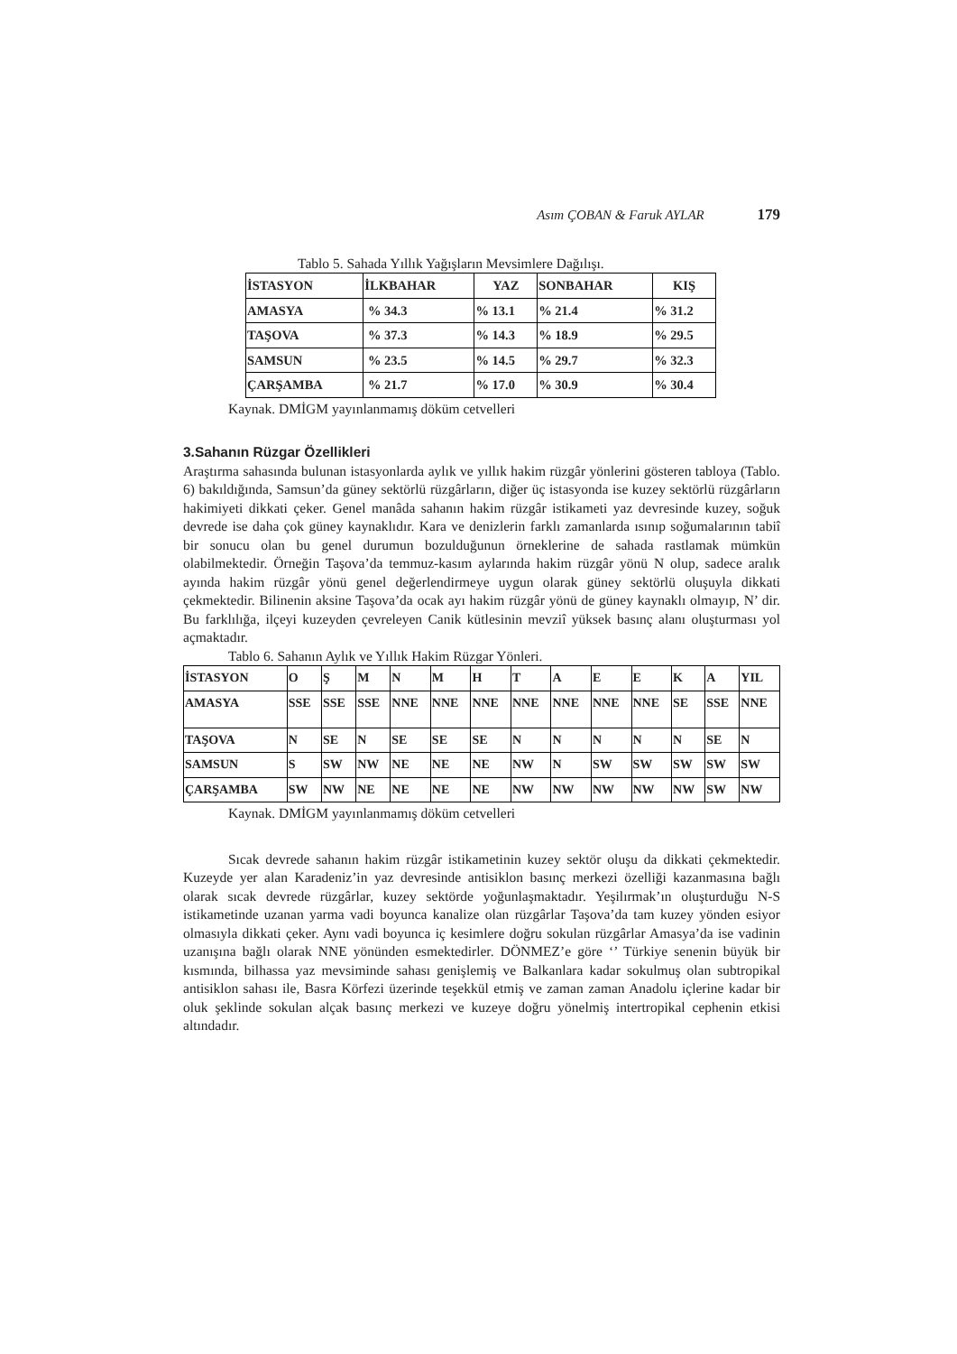Asım ÇOBAN & Faruk AYLAR 179
Tablo 5. Sahada Yıllık Yağışların Mevsimlere Dağılışı.
| İSTASYON | İLKBAHAR | YAZ | SONBAHAR | KIŞ |
| --- | --- | --- | --- | --- |
| AMASYA | % 34.3 | % 13.1 | % 21.4 | % 31.2 |
| TAŞOVA | % 37.3 | % 14.3 | % 18.9 | % 29.5 |
| SAMSUN | % 23.5 | % 14.5 | % 29.7 | % 32.3 |
| ÇARŞAMBA | % 21.7 | % 17.0 | % 30.9 | % 30.4 |
Kaynak. DMİGM yayınlanmamış döküm cetvelleri
3.Sahanın Rüzgar Özellikleri
Araştırma sahasında bulunan istasyonlarda aylık ve yıllık hakim rüzgâr yönlerini gösteren tabloya (Tablo. 6) bakıldığında, Samsun’da güney sektörlü rüzgârların, diğer üç istasyonda ise kuzey sektörlü rüzgârların hakimiyeti dikkati çeker. Genel manâda sahanın hakim rüzgâr istikameti yaz devresinde kuzey, soğuk devrede ise daha çok güney kaynaklıdır. Kara ve denizlerin farklı zamanlarda ısınıp soğumalarının tabiî bir sonucu olan bu genel durumun bozulduğunun örneklerine de sahada rastlamak mümkün olabilmektedir. Örneğin Taşova’da temmuz-kasım aylarında hakim rüzgâr yönü N olup, sadece aralık ayında hakim rüzgâr yönü genel değerlendirmeye uygun olarak güney sektörlü oluşuyla dikkati çekmektedir. Bilinenin aksine Taşova’da ocak ayı hakim rüzgâr yönü de güney kaynaklı olmayıp, N’ dir. Bu farklılığa, ilçeyi kuzeyden çevreleyen Canik kütlesinin mevziî yüksek basınç alanı oluşturması yol açmaktadır.
Tablo 6. Sahanın Aylık ve Yıllık Hakim Rüzgar Yönleri.
| İSTASYON | O | Ş | M | N | M | H | T | A | E | E | K | A | YIL |
| --- | --- | --- | --- | --- | --- | --- | --- | --- | --- | --- | --- | --- | --- |
| AMASYA | SSE | SSE | SSE | NNE | NNE | NNE | NNE | NNE | NNE | NNE | SE | SSE | NNE |
| TAŞOVA | N | SE | N | SE | SE | SE | N | N | N | N | N | SE | N |
| SAMSUN | S | SW | NW | NE | NE | NE | NW | N | SW | SW | SW | SW | SW |
| ÇARŞAMBA | SW | NW | NE | NE | NE | NE | NW | NW | NW | NW | NW | SW | NW |
Kaynak. DMİGM yayınlanmamış döküm cetvelleri
Sıcak devrede sahanın hakim rüzgâr istikametinin kuzey sektör oluşu da dikkati çekmektedir. Kuzeyde yer alan Karadeniz’in yaz devresinde antisiklon basınç merkezi özelliği kazanmasına bağlı olarak sıcak devrede rüzgârlar, kuzey sektörde yoğunlaşmaktadır. Yeşilırmak’ın oluşturduğu N-S istikametinde uzanan yarma vadi boyunca kanalize olan rüzgârlar Taşova’da tam kuzey yönden esiyor olmasıyla dikkati çeker. Aynı vadi boyunca iç kesimlere doğru sokulan rüzgârlar Amasya’da ise vadinin uzanışına bağlı olarak NNE yönünden esmektedirler. DÖNMEZ’e göre ‘’ Türkiye senenin büyük bir kısmında, bilhassa yaz mevsiminde sahası genişlemiş ve Balkanlara kadar sokulmuş olan subtropikal antisiklon sahası ile, Basra Körfezi üzerinde teşekkül etmiş ve zaman zaman Anadolu içlerine kadar bir oluk şeklinde sokulan alçak basınç merkezi ve kuzeye doğru yönelmiş intertropikal cephenin etkisi altındadır.